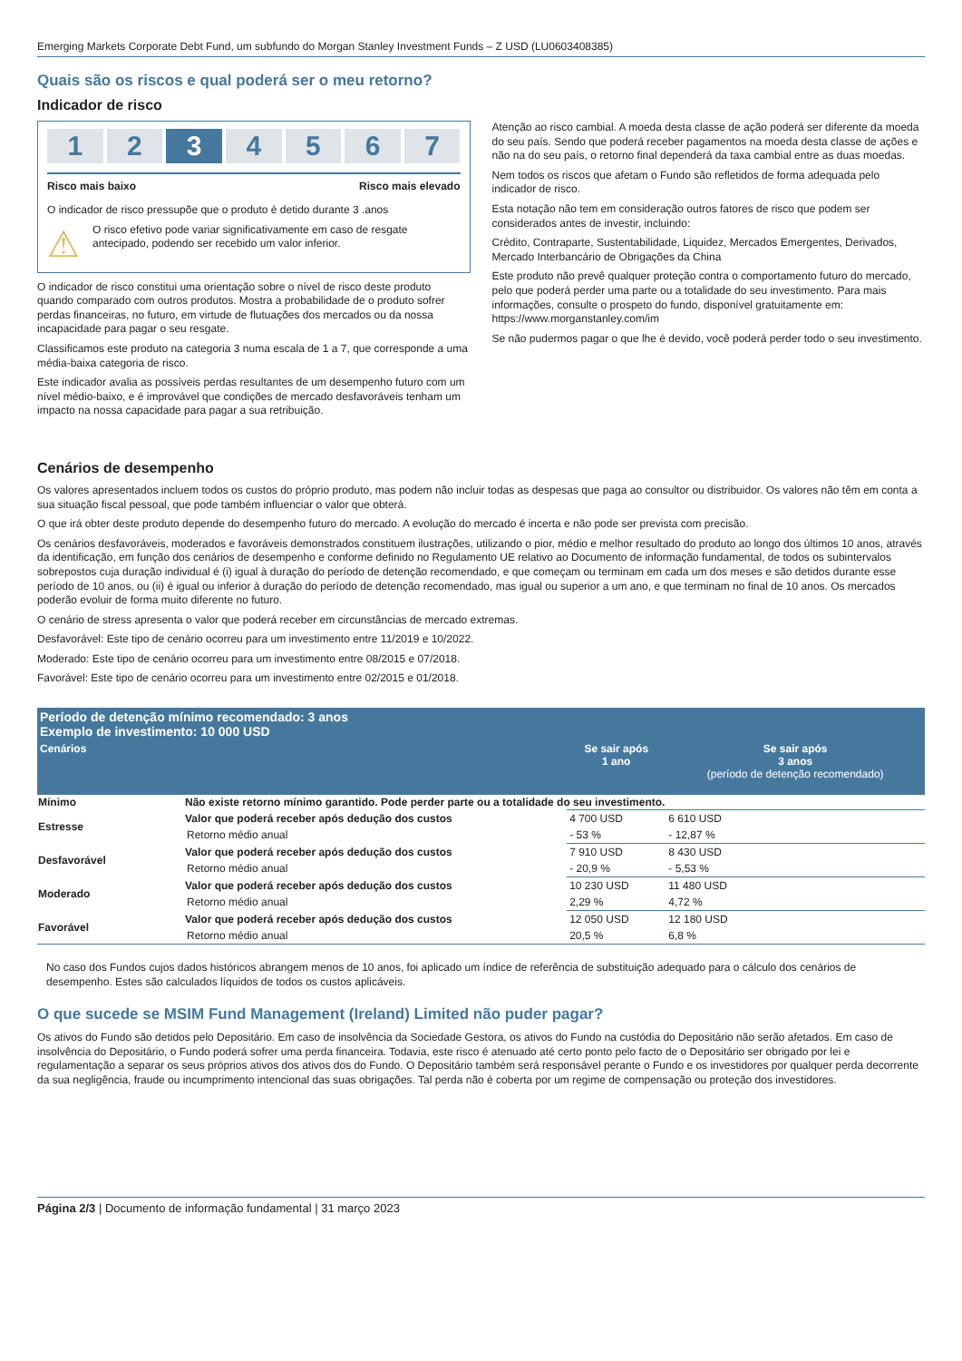Emerging Markets Corporate Debt Fund, um subfundo do Morgan Stanley Investment Funds – Z USD (LU0603408385)
Quais são os riscos e qual poderá ser o meu retorno?
Indicador de risco
1 2 3 4 5 6 7
Risco mais baixo Risco mais elevado
O indicador de risco pressupõe que o produto é detido durante 3 .anos
⚠
O risco efetivo pode variar significativamente em caso de resgate antecipado, podendo ser recebido um valor inferior.
O indicador de risco constitui uma orientação sobre o nível de risco deste produto quando comparado com outros produtos. Mostra a probabilidade de o produto sofrer perdas financeiras, no futuro, em virtude de flutuações dos mercados ou da nossa incapacidade para pagar o seu resgate.
Classificamos este produto na categoria 3 numa escala de 1 a 7, que corresponde a uma média-baixa categoria de risco.
Este indicador avalia as possíveis perdas resultantes de um desempenho futuro com um nível médio-baixo, e é improvável que condições de mercado desfavoráveis tenham um impacto na nossa capacidade para pagar a sua retribuição.
Atenção ao risco cambial. A moeda desta classe de ação poderá ser diferente da moeda do seu país. Sendo que poderá receber pagamentos na moeda desta classe de ações e não na do seu país, o retorno final dependerá da taxa cambial entre as duas moedas.
Nem todos os riscos que afetam o Fundo são refletidos de forma adequada pelo indicador de risco.
Esta notação não tem em consideração outros fatores de risco que podem ser considerados antes de investir, incluindo:
Crédito, Contraparte, Sustentabilidade, Liquidez, Mercados Emergentes, Derivados, Mercado Interbancário de Obrigações da China
Este produto não prevê qualquer proteção contra o comportamento futuro do mercado, pelo que poderá perder uma parte ou a totalidade do seu investimento. Para mais informações, consulte o prospeto do fundo, disponível gratuitamente em: https://www.morganstanley.com/im
Se não pudermos pagar o que lhe é devido, você poderá perder todo o seu investimento.
Cenários de desempenho
Os valores apresentados incluem todos os custos do próprio produto, mas podem não incluir todas as despesas que paga ao consultor ou distribuidor. Os valores não têm em conta a sua situação fiscal pessoal, que pode também influenciar o valor que obterá.
O que irá obter deste produto depende do desempenho futuro do mercado. A evolução do mercado é incerta e não pode ser prevista com precisão.
Os cenários desfavoráveis, moderados e favoráveis demonstrados constituem ilustrações, utilizando o pior, médio e melhor resultado do produto ao longo dos últimos 10 anos, através da identificação, em função dos cenários de desempenho e conforme definido no Regulamento UE relativo ao Documento de informação fundamental, de todos os subintervalos sobrepostos cuja duração individual é (i) igual à duração do período de detenção recomendado, e que começam ou terminam em cada um dos meses e são detidos durante esse período de 10 anos, ou (ii) é igual ou inferior à duração do período de detenção recomendado, mas igual ou superior a um ano, e que terminam no final de 10 anos. Os mercados poderão evoluir de forma muito diferente no futuro.
O cenário de stress apresenta o valor que poderá receber em circunstâncias de mercado extremas.
Desfavorável: Este tipo de cenário ocorreu para um investimento entre 11/2019 e 10/2022.
Moderado: Este tipo de cenário ocorreu para um investimento entre 08/2015 e 07/2018.
Favorável: Este tipo de cenário ocorreu para um investimento entre 02/2015 e 01/2018.
| Período de detenção mínimo recomendado: 3 anos Exemplo de investimento: 10 000 USD | | | |
| Cenários | | Se sair após 1 ano | Se sair após 3 anos (período de detenção recomendado) |
| Mínimo | Não existe retorno mínimo garantido. Pode perder parte ou a totalidade do seu investimento. | | |
| Estresse | Valor que poderá receber após dedução dos custos | 4 700 USD | 6 610 USD |
| | Retorno médio anual | - 53 % | - 12,87 % |
| Desfavorável | Valor que poderá receber após dedução dos custos | 7 910 USD | 8 430 USD |
| | Retorno médio anual | - 20,9 % | - 5,53 % |
| Moderado | Valor que poderá receber após dedução dos custos | 10 230 USD | 11 480 USD |
| | Retorno médio anual | 2,29 % | 4,72 % |
| Favorável | Valor que poderá receber após dedução dos custos | 12 050 USD | 12 180 USD |
| | Retorno médio anual | 20,5 % | 6,8 % |
No caso dos Fundos cujos dados históricos abrangem menos de 10 anos, foi aplicado um índice de referência de substituição adequado para o cálculo dos cenários de desempenho. Estes são calculados líquidos de todos os custos aplicáveis.
O que sucede se MSIM Fund Management (Ireland) Limited não puder pagar?
Os ativos do Fundo são detidos pelo Depositário. Em caso de insolvência da Sociedade Gestora, os ativos do Fundo na custódia do Depositário não serão afetados. Em caso de insolvência do Depositário, o Fundo poderá sofrer uma perda financeira. Todavia, este risco é atenuado até certo ponto pelo facto de o Depositário ser obrigado por lei e regulamentação a separar os seus próprios ativos dos ativos dos do Fundo. O Depositário também será responsável perante o Fundo e os investidores por qualquer perda decorrente da sua negligência, fraude ou incumprimento intencional das suas obrigações. Tal perda não é coberta por um regime de compensação ou proteção dos investidores.
Página 2/3 | Documento de informação fundamental | 31 março 2023